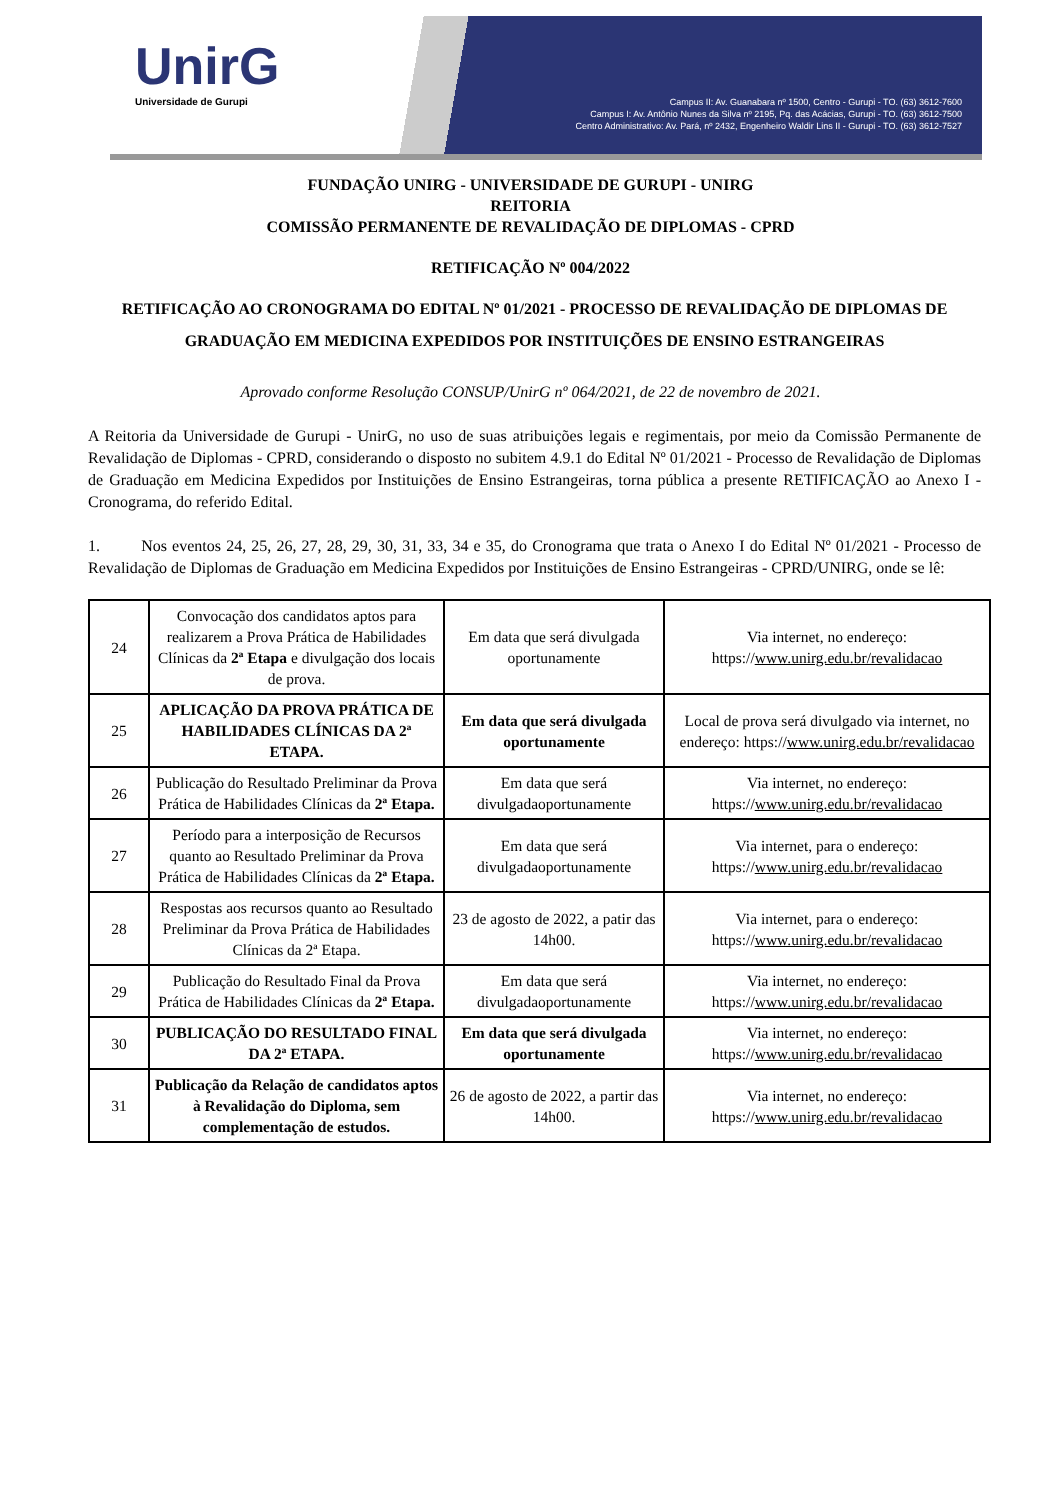UnirG
Universidade de Gurupi
Campus II: Av. Guanabara nº 1500, Centro - Gurupi - TO. (63) 3612-7600
Campus I: Av. Antônio Nunes da Silva nº 2195, Pq. das Acácias, Gurupi - TO. (63) 3612-7500
Centro Administrativo: Av. Pará, nº 2432, Engenheiro Waldir Lins II - Gurupi - TO. (63) 3612-7527
FUNDAÇÃO UNIRG - UNIVERSIDADE DE GURUPI - UNIRG
REITORIA
COMISSÃO PERMANENTE DE REVALIDAÇÃO DE DIPLOMAS - CPRD
RETIFICAÇÃO Nº 004/2022
RETIFICAÇÃO AO CRONOGRAMA DO EDITAL Nº 01/2021 - PROCESSO DE REVALIDAÇÃO DE DIPLOMAS DE GRADUAÇÃO EM MEDICINA EXPEDIDOS POR INSTITUIÇÕES DE ENSINO ESTRANGEIRAS
Aprovado conforme Resolução CONSUP/UnirG nº 064/2021, de 22 de novembro de 2021.
A Reitoria da Universidade de Gurupi - UnirG, no uso de suas atribuições legais e regimentais, por meio da Comissão Permanente de Revalidação de Diplomas - CPRD, considerando o disposto no subitem 4.9.1 do Edital Nº 01/2021 - Processo de Revalidação de Diplomas de Graduação em Medicina Expedidos por Instituições de Ensino Estrangeiras, torna pública a presente RETIFICAÇÃO ao Anexo I - Cronograma, do referido Edital.
1. Nos eventos 24, 25, 26, 27, 28, 29, 30, 31, 33, 34 e 35, do Cronograma que trata o Anexo I do Edital Nº 01/2021 - Processo de Revalidação de Diplomas de Graduação em Medicina Expedidos por Instituições de Ensino Estrangeiras - CPRD/UNIRG, onde se lê:
| 24 | Convocação dos candidatos aptos para realizarem a Prova Prática de Habilidades Clínicas da 2ª Etapa e divulgação dos locais de prova. | Em data que será divulgada oportunamente | Via internet, no endereço: https:// www.unirg.edu.br/revalidacao |
| 25 | APLICAÇÃO DA PROVA PRÁTICA DE HABILIDADES CLÍNICAS DA 2ª ETAPA. | Em data que será divulgada oportunamente | Local de prova será divulgado via internet, no endereço: https:// www.unirg.edu.br/revalidacao |
| 26 | Publicação do Resultado Preliminar da Prova Prática de Habilidades Clínicas da 2ª Etapa. | Em data que será divulgadaoportunamente | Via internet, no endereço: https:// www.unirg.edu.br/revalidacao |
| 27 | Período para a interposição de Recursos quanto ao Resultado Preliminar da Prova Prática de Habilidades Clínicas da 2ª Etapa. | Em data que será divulgadaoportunamente | Via internet, para o endereço: https:// www.unirg.edu.br/revalidacao |
| 28 | Respostas aos recursos quanto ao Resultado Preliminar da Prova Prática de Habilidades Clínicas da 2ª Etapa. | 23 de agosto de 2022, a patir das 14h00. | Via internet, para o endereço: https:// www.unirg.edu.br/revalidacao |
| 29 | Publicação do Resultado Final da Prova Prática de Habilidades Clínicas da 2ª Etapa. | Em data que será divulgadaoportunamente | Via internet, no endereço: https:// www.unirg.edu.br/revalidacao |
| 30 | PUBLICAÇÃO DO RESULTADO FINAL DA 2ª ETAPA. | Em data que será divulgada oportunamente | Via internet, no endereço: https:// www.unirg.edu.br/revalidacao |
| 31 | Publicação da Relação de candidatos aptos à Revalidação do Diploma, sem complementação de estudos. | 26 de agosto de 2022, a partir das 14h00. | Via internet, no endereço: https:// www.unirg.edu.br/revalidacao |